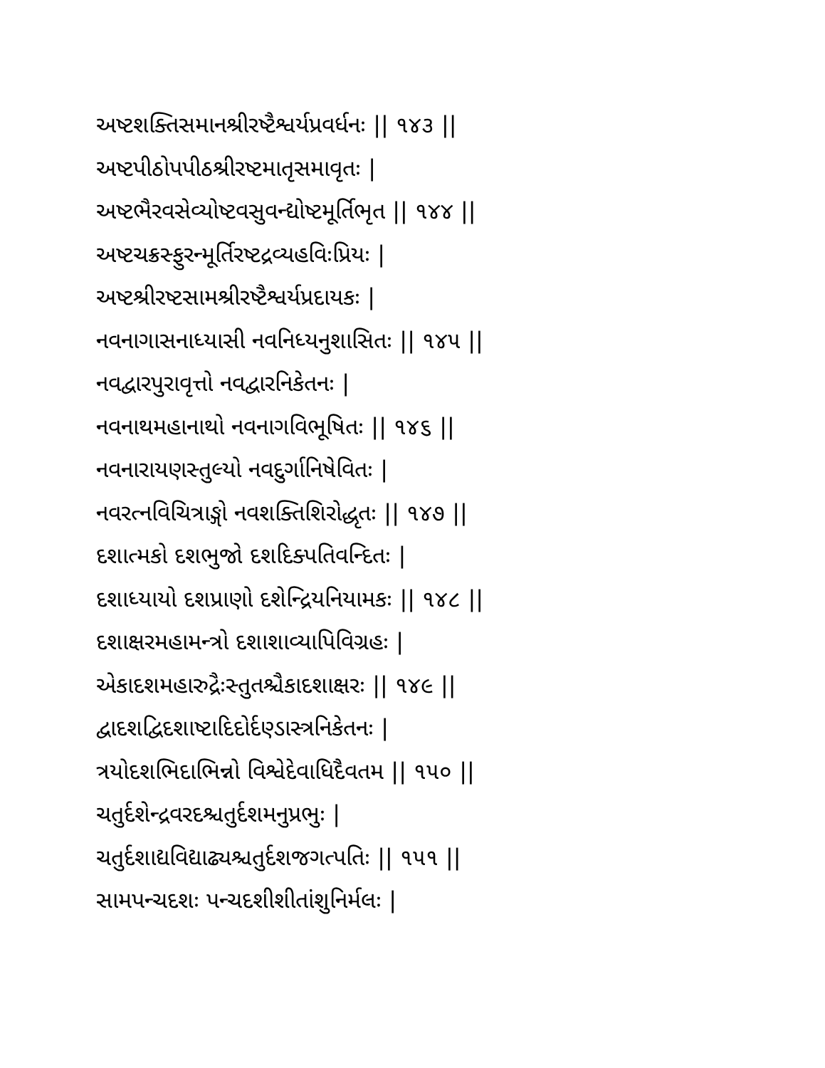અષ્ટશક્તિસમાનશ્રીરષ્ટૈશ્વર્યપ્રવર્ધનઃ || ૧૪૩ ||
અષ્ટપીઠોપપીઠશ્રીરષ્ટમાતૃસમાવૃતઃ |
અષ્ટભૈરવસેવ્યોષ્ટવસુવન્દ્યોષ્ટમૂર્તિભૃત || ૧૪૪ ||
અષ્ટચક્રસ્ફુરન્મૂર્તિરષ્ટદ્રવ્યહવિઃપ્રિયઃ |
અષ્ટશ્રીરષ્ટસામશ્રીરષ્ટૈશ્વર્યપ્રદાયકઃ |
નવનાગાસનાધ્યાસી નવનિધ્યનુશાસિતઃ || ૧૪૫ ||
નવદ્વારપુરાવૃત્તો નવદ્વારનિકેતનઃ |
નવનાથમહાનાથો નવનાગવિભૂષિતઃ || ૧૪૬ ||
નવનારાયણસ્તુલ્યો નવદુર્ગાનિષેવિતઃ |
નવરત્નવિચિત્રાઙ્ગો નવશક્તિશિરોદ્ધૃતઃ || ૧૪૭ ||
દશાત્મકો દશભુજો દશદિક્પતિવન્દિતઃ |
દશાધ્યાયો દશપ્રાણો દશેન્દ્રિયનિયામકઃ || ૧૪૮ ||
દશાક્ષરમહામન્ત્રો દશાશાવ્યાપિવિગ્રહઃ |
એકાદશમહારુદ્રૈઃસ્તુતશ્ચૈકાદશાક્ષરઃ || ૧૪૯ ||
દ્વાદશદ્વિદશાષ્ટાદિદોર્દણ્ડાસ્ત્રનિકેતનઃ |
ત્રયોદશભિદાભિન્નો વિશ્વેદેવાધિદૈવતમ || ૧૫૦ ||
ચતુર્દશેન્દ્રવરદશ્ચતુર્દશમનુપ્રભુઃ |
ચતુર્દશાદ્યવિદ્યાઢ્યશ્ચતુર્દશજગત્પતિઃ || ૧૫૧ ||
સામપન્ચદશઃ પન્ચદશીશીતાંશુનિર્મલઃ |